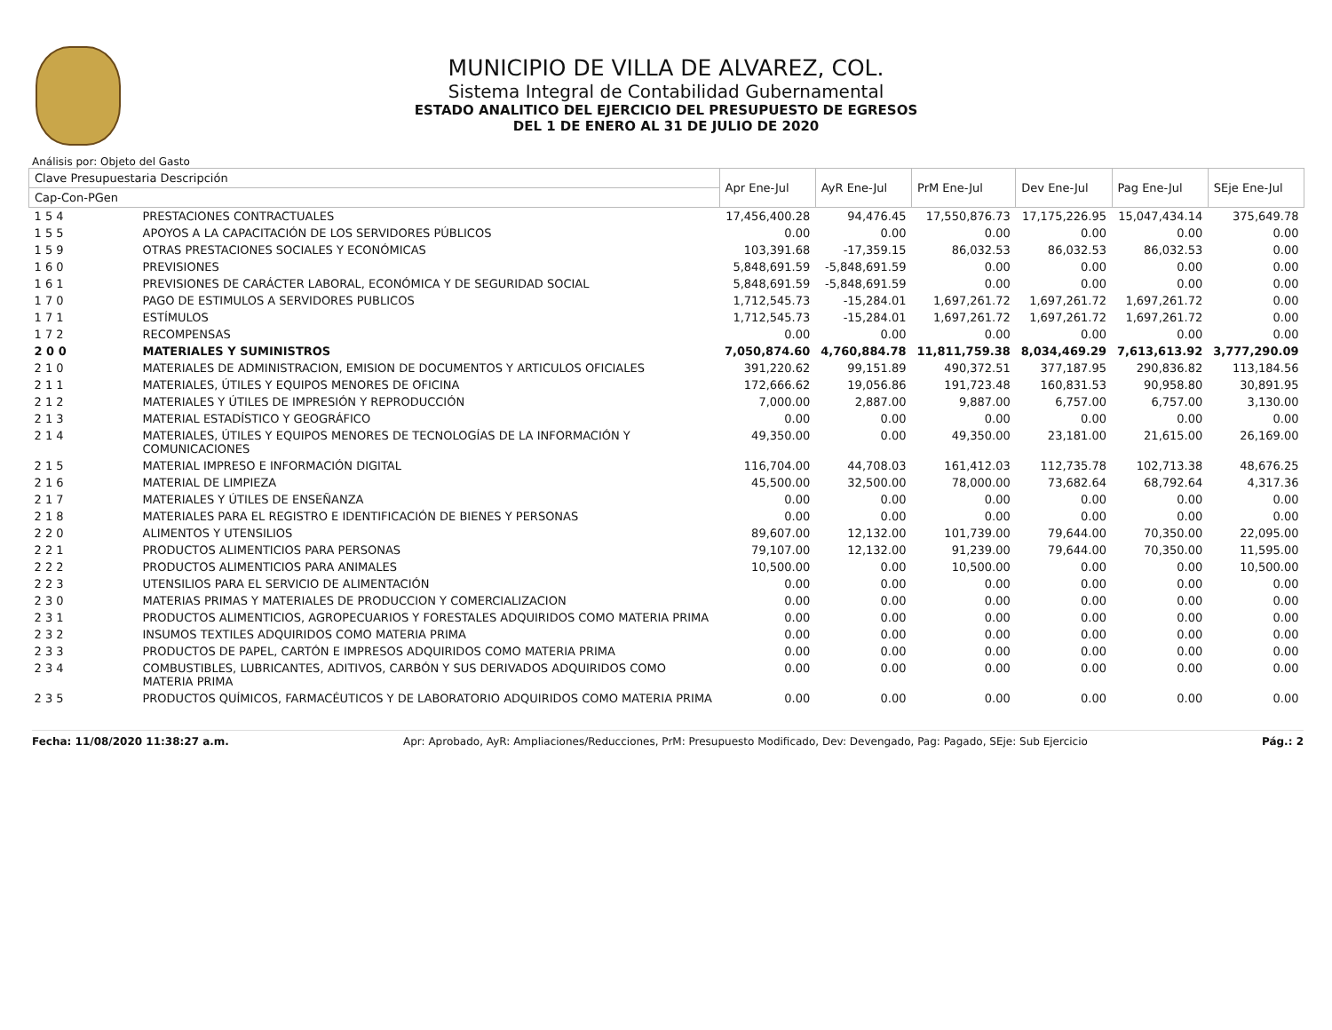MUNICIPIO DE VILLA DE ALVAREZ, COL.
Sistema Integral de Contabilidad Gubernamental
ESTADO ANALITICO DEL EJERCICIO DEL PRESUPUESTO DE EGRESOS
DEL 1 DE ENERO AL 31 DE JULIO DE 2020
Análisis por: Objeto del Gasto
| Clave Presupuestaria Descripción | | Apr Ene-Jul | AyR Ene-Jul | PrM Ene-Jul | Dev Ene-Jul | Pag Ene-Jul | SEje Ene-Jul |
| --- | --- | --- | --- | --- | --- | --- | --- |
| Cap-Con-PGen | | | | | | | |
| 1 5 4 | PRESTACIONES CONTRACTUALES | 17,456,400.28 | 94,476.45 | 17,550,876.73 | 17,175,226.95 | 15,047,434.14 | 375,649.78 |
| 1 5 5 | APOYOS A LA CAPACITACIÓN DE LOS SERVIDORES PÚBLICOS | 0.00 | 0.00 | 0.00 | 0.00 | 0.00 | 0.00 |
| 1 5 9 | OTRAS PRESTACIONES SOCIALES Y ECONÓMICAS | 103,391.68 | -17,359.15 | 86,032.53 | 86,032.53 | 86,032.53 | 0.00 |
| 1 6 0 | PREVISIONES | 5,848,691.59 | -5,848,691.59 | 0.00 | 0.00 | 0.00 | 0.00 |
| 1 6 1 | PREVISIONES DE CARÁCTER LABORAL, ECONÓMICA Y DE SEGURIDAD SOCIAL | 5,848,691.59 | -5,848,691.59 | 0.00 | 0.00 | 0.00 | 0.00 |
| 1 7 0 | PAGO DE ESTIMULOS A SERVIDORES PUBLICOS | 1,712,545.73 | -15,284.01 | 1,697,261.72 | 1,697,261.72 | 1,697,261.72 | 0.00 |
| 1 7 1 | ESTÍMULOS | 1,712,545.73 | -15,284.01 | 1,697,261.72 | 1,697,261.72 | 1,697,261.72 | 0.00 |
| 1 7 2 | RECOMPENSAS | 0.00 | 0.00 | 0.00 | 0.00 | 0.00 | 0.00 |
| 2 0 0 | MATERIALES Y SUMINISTROS | 7,050,874.60 | 4,760,884.78 | 11,811,759.38 | 8,034,469.29 | 7,613,613.92 | 3,777,290.09 |
| 2 1 0 | MATERIALES DE ADMINISTRACION, EMISION DE DOCUMENTOS Y ARTICULOS OFICIALES | 391,220.62 | 99,151.89 | 490,372.51 | 377,187.95 | 290,836.82 | 113,184.56 |
| 2 1 1 | MATERIALES, ÚTILES Y EQUIPOS MENORES DE OFICINA | 172,666.62 | 19,056.86 | 191,723.48 | 160,831.53 | 90,958.80 | 30,891.95 |
| 2 1 2 | MATERIALES Y ÚTILES DE IMPRESIÓN Y REPRODUCCIÓN | 7,000.00 | 2,887.00 | 9,887.00 | 6,757.00 | 6,757.00 | 3,130.00 |
| 2 1 3 | MATERIAL ESTADÍSTICO Y GEOGRÁFICO | 0.00 | 0.00 | 0.00 | 0.00 | 0.00 | 0.00 |
| 2 1 4 | MATERIALES, ÚTILES Y EQUIPOS MENORES DE TECNOLOGÍAS DE LA INFORMACIÓN Y COMUNICACIONES | 49,350.00 | 0.00 | 49,350.00 | 23,181.00 | 21,615.00 | 26,169.00 |
| 2 1 5 | MATERIAL IMPRESO E INFORMACIÓN DIGITAL | 116,704.00 | 44,708.03 | 161,412.03 | 112,735.78 | 102,713.38 | 48,676.25 |
| 2 1 6 | MATERIAL DE LIMPIEZA | 45,500.00 | 32,500.00 | 78,000.00 | 73,682.64 | 68,792.64 | 4,317.36 |
| 2 1 7 | MATERIALES Y ÚTILES DE ENSEÑANZA | 0.00 | 0.00 | 0.00 | 0.00 | 0.00 | 0.00 |
| 2 1 8 | MATERIALES PARA EL REGISTRO E IDENTIFICACIÓN DE BIENES Y PERSONAS | 0.00 | 0.00 | 0.00 | 0.00 | 0.00 | 0.00 |
| 2 2 0 | ALIMENTOS Y UTENSILIOS | 89,607.00 | 12,132.00 | 101,739.00 | 79,644.00 | 70,350.00 | 22,095.00 |
| 2 2 1 | PRODUCTOS ALIMENTICIOS PARA PERSONAS | 79,107.00 | 12,132.00 | 91,239.00 | 79,644.00 | 70,350.00 | 11,595.00 |
| 2 2 2 | PRODUCTOS ALIMENTICIOS PARA ANIMALES | 10,500.00 | 0.00 | 10,500.00 | 0.00 | 0.00 | 10,500.00 |
| 2 2 3 | UTENSILIOS PARA EL SERVICIO DE ALIMENTACIÓN | 0.00 | 0.00 | 0.00 | 0.00 | 0.00 | 0.00 |
| 2 3 0 | MATERIAS PRIMAS Y MATERIALES DE PRODUCCION Y COMERCIALIZACION | 0.00 | 0.00 | 0.00 | 0.00 | 0.00 | 0.00 |
| 2 3 1 | PRODUCTOS ALIMENTICIOS, AGROPECUARIOS Y FORESTALES ADQUIRIDOS COMO MATERIA PRIMA | 0.00 | 0.00 | 0.00 | 0.00 | 0.00 | 0.00 |
| 2 3 2 | INSUMOS TEXTILES ADQUIRIDOS COMO MATERIA PRIMA | 0.00 | 0.00 | 0.00 | 0.00 | 0.00 | 0.00 |
| 2 3 3 | PRODUCTOS DE PAPEL, CARTÓN E IMPRESOS ADQUIRIDOS COMO MATERIA PRIMA | 0.00 | 0.00 | 0.00 | 0.00 | 0.00 | 0.00 |
| 2 3 4 | COMBUSTIBLES, LUBRICANTES, ADITIVOS, CARBÓN Y SUS DERIVADOS ADQUIRIDOS COMO MATERIA PRIMA | 0.00 | 0.00 | 0.00 | 0.00 | 0.00 | 0.00 |
| 2 3 5 | PRODUCTOS QUÍMICOS, FARMACÉUTICOS Y DE LABORATORIO ADQUIRIDOS COMO MATERIA PRIMA | 0.00 | 0.00 | 0.00 | 0.00 | 0.00 | 0.00 |
Fecha: 11/08/2020 11:38:27 a.m. Apr: Aprobado, AyR: Ampliaciones/Reducciones, PrM: Presupuesto Modificado, Dev: Devengado, Pag: Pagado, SEje: Sub Ejercicio Pág.: 2